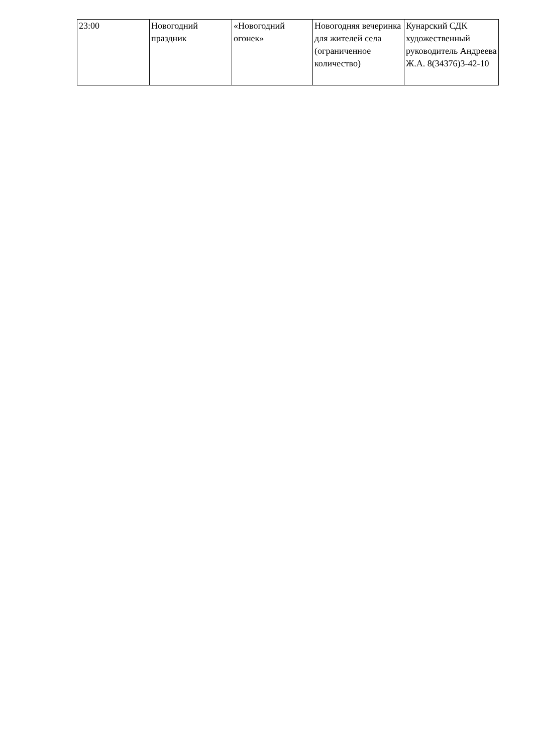| 23:00 | Новогодний праздник | «Новогодний огонек» | Новогодняя вечеринка для жителей села (ограниченное количество) | Кунарский СДК художественный руководитель Андреева Ж.А. 8(34376)3-42-10 |